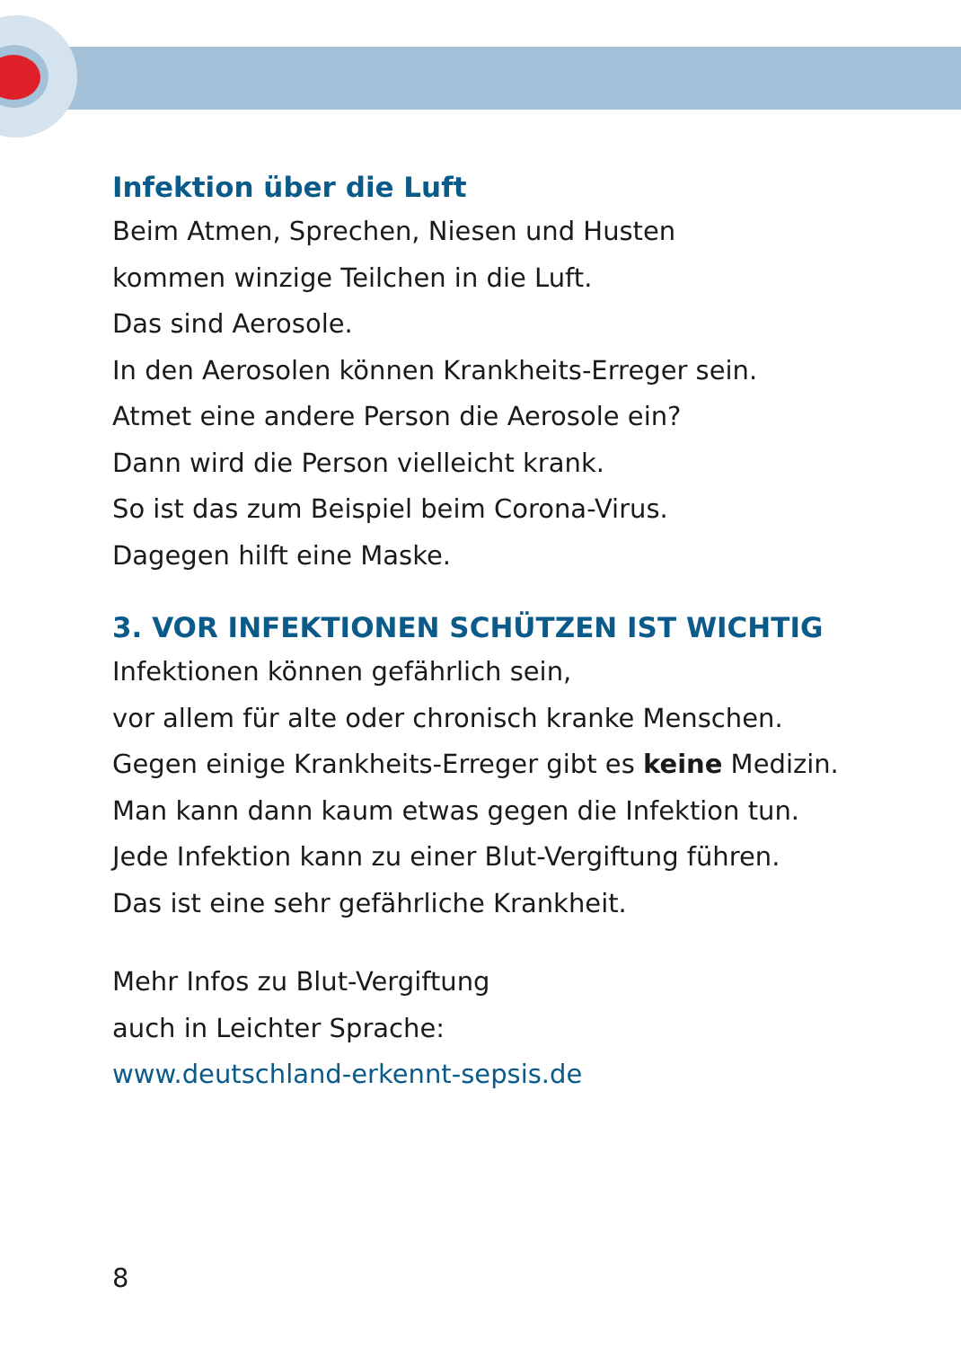Infektion über die Luft
Beim Atmen, Sprechen, Niesen und Husten
kommen winzige Teilchen in die Luft.
Das sind Aerosole.
In den Aerosolen können Krankheits-Erreger sein.
Atmet eine andere Person die Aerosole ein?
Dann wird die Person vielleicht krank.
So ist das zum Beispiel beim Corona-Virus.
Dagegen hilft eine Maske.
3. VOR INFEKTIONEN SCHÜTZEN IST WICHTIG
Infektionen können gefährlich sein,
vor allem für alte oder chronisch kranke Menschen.
Gegen einige Krankheits-Erreger gibt es keine Medizin.
Man kann dann kaum etwas gegen die Infektion tun.
Jede Infektion kann zu einer Blut-Vergiftung führen.
Das ist eine sehr gefährliche Krankheit.
Mehr Infos zu Blut-Vergiftung
auch in Leichter Sprache:
www.deutschland-erkennt-sepsis.de
8